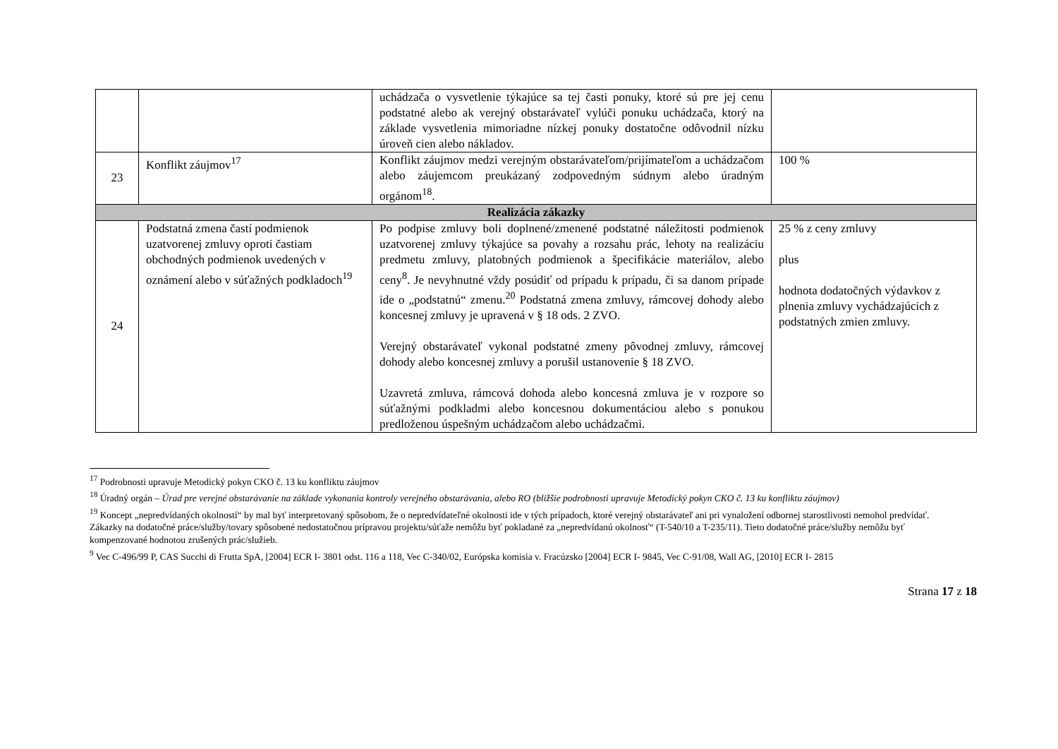| | | uchádzača o vysvetlenie týkajúce sa tej časti ponuky, ktoré sú pre jej cenu podstatné alebo ak verejný obstarávateľ vylúči ponuku uchádzača, ktorý na základe vysvetlenia mimoriadne nízkej ponuky dostatočne odôvodnil nízku úroveň cien alebo nákladov. | |
| 23 | Konflikt záujmov<sup>17</sup> | Konflikt záujmov medzi verejným obstarávateľom/prijímateľom a uchádzačom alebo záujemcom preukázaný zodpovedným súdnym alebo úradným orgánom<sup>18</sup>. | 100 % |
| Realizácia zákazky | | | |
| 24 | Podstatná zmena častí podmienok uzatvorenej zmluvy oproti častiam obchodných podmienok uvedených v oznámení alebo v súťažných podkladoch<sup>19</sup> | Po podpise zmluvy boli doplnené/zmenené podstatné náležitosti podmienok uzatvorenej zmluvy týkajúce sa povahy a rozsahu prác, lehoty na realizáciu predmetu zmluvy, platobných podmienok a špecifikácie materiálov, alebo ceny<sup>8</sup>. Je nevyhnutné vždy posúdiť od prípadu k prípadu, či sa danom prípade ide o „podstatnú“ zmenu.<sup>20</sup> Podstatná zmena zmluvy, rámcovej dohody alebo koncesnej zmluvy je upravená v § 18 ods. 2 ZVO. Verejný obstarávateľ vykonal podstatné zmeny pôvodnej zmluvy, rámcovej dohody alebo koncesnej zmluvy a porušil ustanovenie § 18 ZVO. Uzavretá zmluva, rámcová dohoda alebo koncesná zmluva je v rozpore so súťažnými podkladmi alebo koncesnou dokumentáciou alebo s ponukou predloženou úspešným uchádzačom alebo uchádzačmi. | 25 % z ceny zmluvy plus hodnota dodatočných výdavkov z plnenia zmluvy vychádzajúcich z podstatných zmien zmluvy. |
<sup>17</sup> Podrobnosti upravuje Metodický pokyn CKO č. 13 ku konfliktu záujmov
<sup>18</sup> Úradný orgán – Úrad pre verejné obstarávanie na základe vykonania kontroly verejného obstarávania, alebo RO (bližšie podrobnosti upravuje Metodický pokyn CKO č. 13 ku konfliktu záujmov)
<sup>19</sup> Koncept „nepredvídaných okolností“ by mal byť interpretovaný spôsobom, že o nepredvídateľné okolnosti ide v tých prípadoch, ktoré verejný obstarávateľ ani pri vynaložení odbornej starostlivosti nemohol predvídať. Zákazky na dodatočné práce/služby/tovary spôsobené nedostatočnou prípravou projektu/súťaže nemôžu byť pokladané za „nepredvídanú okolnosť“ (T-540/10 a T-235/11). Tieto dodatočné práce/služby nemôžu byť kompenzované hodnotou zrušených prác/služieb.
<sup>9</sup> Vec C-496/99 P, CAS Succhi di Frutta SpA, [2004] ECR I- 3801 odst. 116 a 118, Vec C-340/02, Európska komisia v. Fracúzsko [2004] ECR I- 9845, Vec C-91/08, Wall AG, [2010] ECR I- 2815
Strana 17 z 18